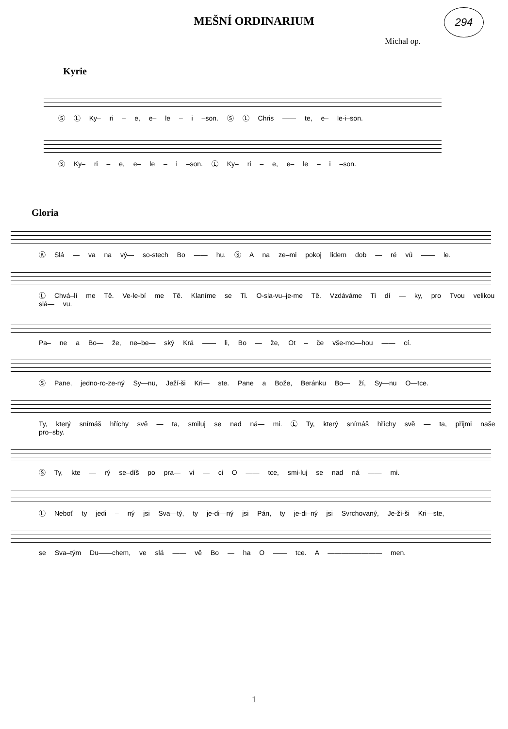294
MEŠNÍ ORDINARIUM
Michal op.
Kyrie
Ⓢ Ⓛ Ky– ri – e, e– le – i –son. Ⓢ Ⓛ Chris —— te, e– le-i–son.
Ⓢ Ky– ri – e, e– le – i –son. Ⓛ Ky– ri – e, e– le – i –son.
Gloria
Ⓚ Slá — va na vý— so-stech Bo —— hu. Ⓢ A na ze–mi pokoj lidem dob — ré vů —— le.
Ⓛ Chvá–lí me Tě. Ve-le-bí me Tě. Klaníme se Ti. O-sla-vu–je-me Tě. Vzdáváme Ti dí — ky, pro Tvou velikou slá— vu.
Pa– ne a Bo— že, ne–be— ský Krá —— li, Bo — že, Ot – če vše-mo—hou —— cí.
Ⓢ Pane, jedno-ro-ze-ný Sy—nu, Ježí-ši Kri— ste. Pane a Bože, Beránku Bo— ží, Sy—nu O—tce.
Ty, který snímáš hříchy svě — ta, smiluj se nad ná— mi. Ⓛ Ty, který snímáš hříchy svě — ta, přijmi naše pro–sby.
Ⓢ Ty, kte — rý se–díš po pra— vi — ci O —— tce, smi-luj se nad ná —— mi.
Ⓛ Neboť ty jedi – ný jsi Sva—tý, ty je-di—ný jsi Pán, ty je-di–ný jsi Svrchovaný, Je-ží-ši Kri—ste,
se Sva–tým Du——chem, ve slá —— vě Bo — ha O —— tce. A ———————— men.
1